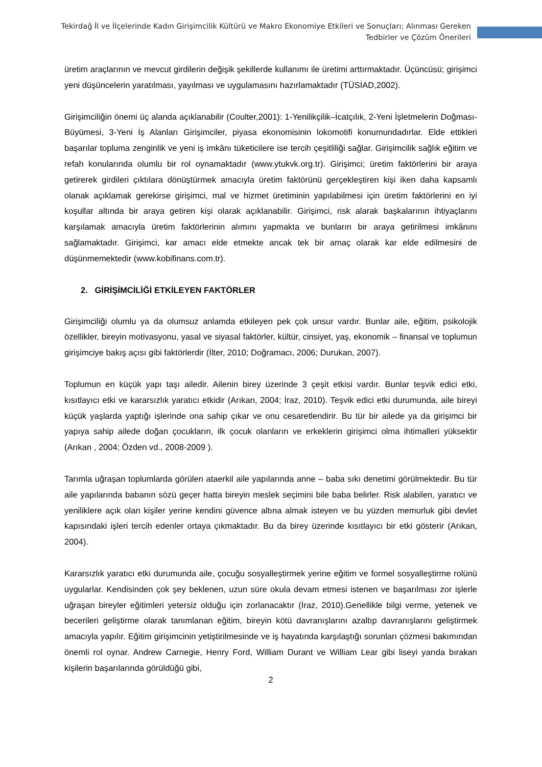Tekirdağ İl ve İlçelerinde Kadın Girişimcilik Kültürü ve Makro Ekonomiye Etkileri ve Sonuçları; Alınması Gereken Tedbirler ve Çözüm Önerileri
üretim araçlarının ve mevcut girdilerin değişik şekillerde kullanımı ile üretimi arttırmaktadır. Üçüncüsü; girişimci yeni düşüncelerin yaratılması, yayılması ve uygulamasını hazırlamaktadır (TÜSİAD,2002).
Girişimciliğin önemi üç alanda açıklanabilir (Coulter,2001): 1-Yenilikçilik–İcatçılık, 2-Yeni İşletmelerin Doğması-Büyümesi, 3-Yeni İş Alanları Girişimciler, piyasa ekonomisinin lokomotifi konumundadırlar. Elde ettikleri başarılar topluma zenginlik ve yeni iş imkânı tüketicilere ise tercih çeşitliliği sağlar. Girişimcilik sağlık eğitim ve refah konularında olumlu bir rol oynamaktadır (www.ytukvk.org.tr). Girişimci; üretim faktörlerini bir araya getirerek girdileri çıktılara dönüştürmek amacıyla üretim faktörünü gerçekleştiren kişi iken daha kapsamlı olanak açıklamak gerekirse girişimci, mal ve hizmet üretiminin yapılabilmesi için üretim faktörlerini en iyi koşullar altında bir araya getiren kişi olarak açıklanabilir. Girişimci, risk alarak başkalarının ihtiyaçlarını karşılamak amacıyla üretim faktörlerinin alımını yapmakta ve bunların bir araya getirilmesi imkânını sağlamaktadır. Girişimci, kar amacı elde etmekte ancak tek bir amaç olarak kar elde edilmesini de düşünmemektedir (www.kobifinans.com.tr).
2. GİRİŞİMCİLİĞİ ETKİLEYEN FAKTÖRLER
Girişimciliği olumlu ya da olumsuz anlamda etkileyen pek çok unsur vardır. Bunlar aile, eğitim, psikolojik özellikler, bireyin motivasyonu, yasal ve siyasal faktörler, kültür, cinsiyet, yaş, ekonomik – finansal ve toplumun girişimciye bakış açısı gibi faktörlerdir (İlter, 2010; Doğramacı, 2006; Durukan, 2007).
Toplumun en küçük yapı taşı ailedir. Ailenin birey üzerinde 3 çeşit etkisi vardır. Bunlar teşvik edici etki, kısıtlayıcı etki ve kararsızlık yaratıcı etkidir (Arıkan, 2004; İraz, 2010). Teşvik edici etki durumunda, aile bireyi küçük yaşlarda yaptığı işlerinde ona sahip çıkar ve onu cesaretlendirir. Bu tür bir ailede ya da girişimci bir yapıya sahip ailede doğan çocukların, ilk çocuk olanların ve erkeklerin girişimci olma ihtimalleri yüksektir (Arıkan , 2004; Özden vd., 2008-2009 ).
Tarımla uğraşan toplumlarda görülen ataerkil aile yapılarında anne – baba sıkı denetimi görülmektedir. Bu tür aile yapılarında babanın sözü geçer hatta bireyin meslek seçimini bile baba belirler. Risk alabilen, yaratıcı ve yeniliklere açık olan kişiler yerine kendini güvence altına almak isteyen ve bu yüzden memurluk gibi devlet kapısındaki işleri tercih edenler ortaya çıkmaktadır. Bu da birey üzerinde kısıtlayıcı bir etki gösterir (Arıkan, 2004).
Kararsızlık yaratıcı etki durumunda aile, çocuğu sosyalleştirmek yerine eğitim ve formel sosyalleştirme rolünü uygularlar. Kendisinden çok şey beklenen, uzun süre okula devam etmesi istenen ve başarılması zor işlerle uğraşan bireyler eğitimleri yetersiz olduğu için zorlanacaktır (İraz, 2010).Genellikle bilgi verme, yetenek ve becerileri geliştirme olarak tanımlanan eğitim, bireyin kötü davranışlarını azaltıp davranışlarını geliştirmek amacıyla yapılır. Eğitim girişimcinin yetiştirilmesinde ve iş hayatında karşılaştığı sorunları çözmesi bakımından önemli rol oynar. Andrew Carnegie, Henry Ford, William Durant ve William Lear gibi liseyi yarıda bırakan kişilerin başarılarında görüldüğü gibi,
2